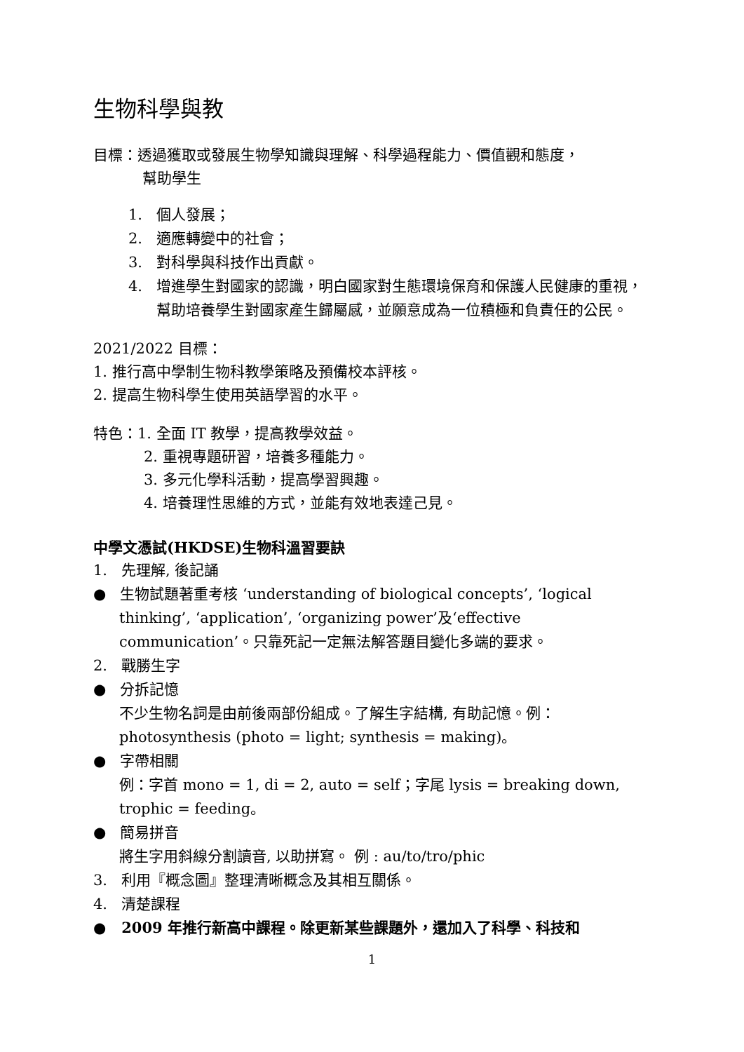生物科學與教
目標：透過獲取或發展生物學知識與理解、科學過程能力、價值觀和態度，
幫助學生
1. 個人發展；
2. 適應轉變中的社會；
3. 對科學與科技作出貢獻。
4. 增進學生對國家的認識，明白國家對生態環境保育和保護人民健康的重視，幫助培養學生對國家產生歸屬感，並願意成為一位積極和負責任的公民。
2021/2022 目標：
1. 推行高中學制生物科教學策略及預備校本評核。
2. 提高生物科學生使用英語學習的水平。
特色：1. 全面 IT 教學，提高教學效益。
2. 重視專題研習，培養多種能力。
3. 多元化學科活動，提高學習興趣。
4. 培養理性思維的方式，並能有效地表達己見。
中學文憑試(HKDSE)生物科溫習要訣
1. 先理解, 後記誦
● 生物試題著重考核 ‘understanding of biological concepts’, ‘logical thinking’, ‘application’, ‘organizing power’及‘effective communication’。只靠死記一定無法解答題目變化多端的要求。
2. 戰勝生字
● 分拆記憶
不少生物名詞是由前後兩部份組成。了解生字結構, 有助記憶。例：photosynthesis (photo = light; synthesis = making)。
● 字帶相關
例：字首 mono = 1, di = 2, auto = self；字尾 lysis = breaking down, trophic = feeding。
● 簡易拼音
將生字用斜線分割讀音, 以助拼寫。 例 : au/to/tro/phic
3. 利用『概念圖』整理清晰概念及其相互關係。
4. 清楚課程
● 2009 年推行新高中課程。除更新某些課題外，還加入了科學、科技和
1